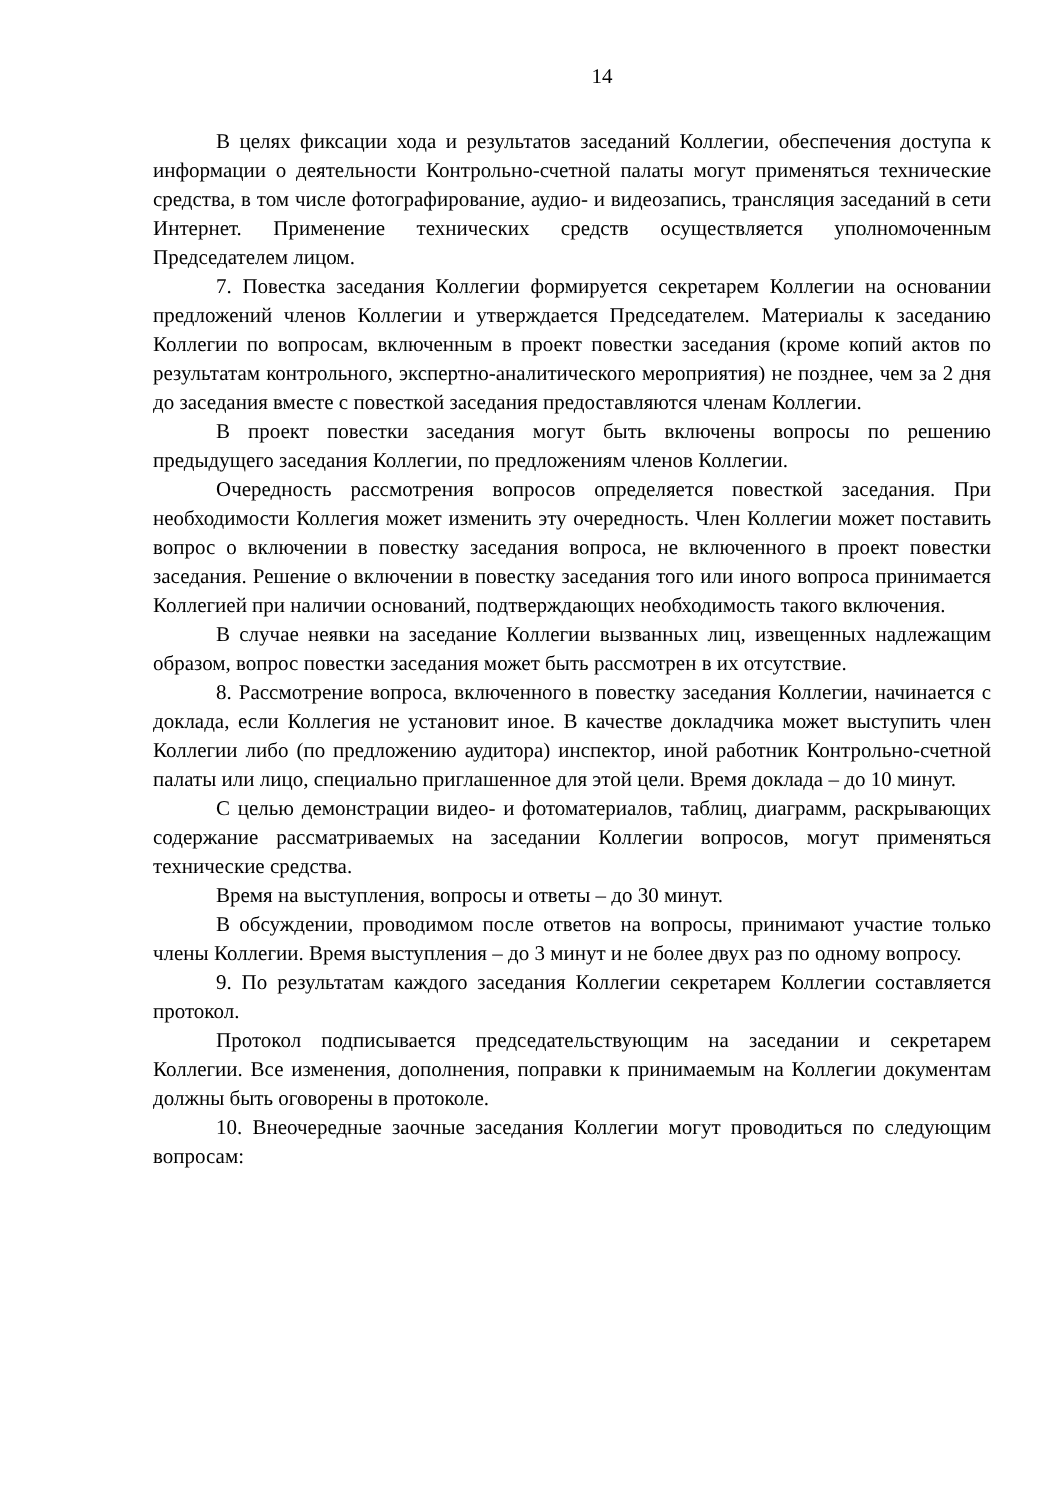14
В целях фиксации хода и результатов заседаний Коллегии, обеспечения доступа к информации о деятельности Контрольно-счетной палаты могут применяться технические средства, в том числе фотографирование, аудио- и видеозапись, трансляция заседаний в сети Интернет. Применение технических средств осуществляется уполномоченным Председателем лицом.
7. Повестка заседания Коллегии формируется секретарем Коллегии на основании предложений членов Коллегии и утверждается Председателем. Материалы к заседанию Коллегии по вопросам, включенным в проект повестки заседания (кроме копий актов по результатам контрольного, экспертно-аналитического мероприятия) не позднее, чем за 2 дня до заседания вместе с повесткой заседания предоставляются членам Коллегии.
В проект повестки заседания могут быть включены вопросы по решению предыдущего заседания Коллегии, по предложениям членов Коллегии.
Очередность рассмотрения вопросов определяется повесткой заседания. При необходимости Коллегия может изменить эту очередность. Член Коллегии может поставить вопрос о включении в повестку заседания вопроса, не включенного в проект повестки заседания. Решение о включении в повестку заседания того или иного вопроса принимается Коллегией при наличии оснований, подтверждающих необходимость такого включения.
В случае неявки на заседание Коллегии вызванных лиц, извещенных надлежащим образом, вопрос повестки заседания может быть рассмотрен в их отсутствие.
8. Рассмотрение вопроса, включенного в повестку заседания Коллегии, начинается с доклада, если Коллегия не установит иное. В качестве докладчика может выступить член Коллегии либо (по предложению аудитора) инспектор, иной работник Контрольно-счетной палаты или лицо, специально приглашенное для этой цели. Время доклада – до 10 минут.
С целью демонстрации видео- и фотоматериалов, таблиц, диаграмм, раскрывающих содержание рассматриваемых на заседании Коллегии вопросов, могут применяться технические средства.
Время на выступления, вопросы и ответы – до 30 минут.
В обсуждении, проводимом после ответов на вопросы, принимают участие только члены Коллегии. Время выступления – до 3 минут и не более двух раз по одному вопросу.
9. По результатам каждого заседания Коллегии секретарем Коллегии составляется протокол.
Протокол подписывается председательствующим на заседании и секретарем Коллегии. Все изменения, дополнения, поправки к принимаемым на Коллегии документам должны быть оговорены в протоколе.
10. Внеочередные заочные заседания Коллегии могут проводиться по следующим вопросам: